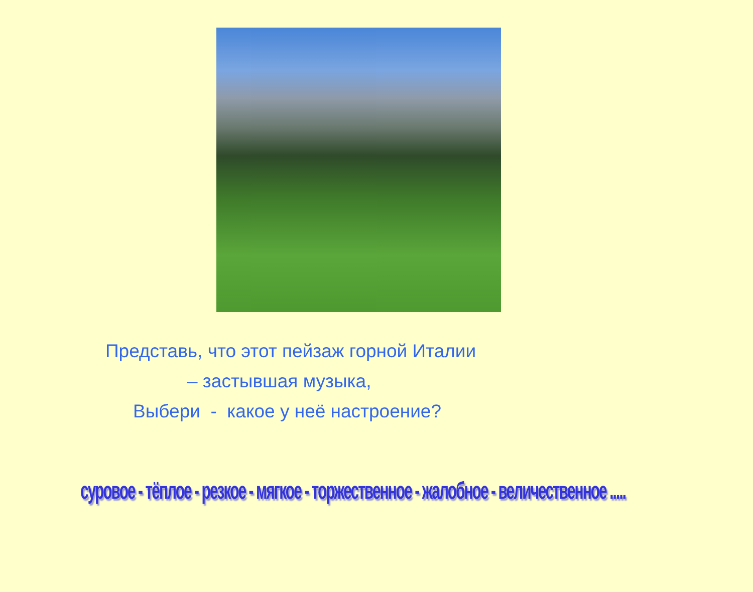Представь, что этот пейзаж горной Италии
– застывшая музыка,
Выбери - какое у неё настроение?
суровое - тёплое - резкое - мягкое - торжественное - жалобное - величественное .....